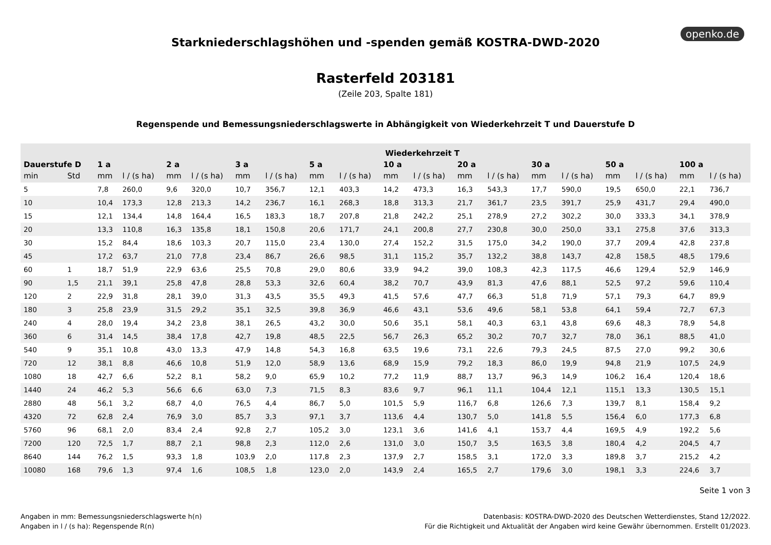openko.de
Starkniederschlagshöhen und -spenden gemäß KOSTRA-DWD-2020
Rasterfeld 203181
(Zeile 203, Spalte 181)
Regenspende und Bemessungsniederschlagswerte in Abhängigkeit von Wiederkehrzeit T und Dauerstufe D
| | | Wiederkehrzeit T | | | | | | | | | | | | | | | | | |
| --- | --- | --- | --- | --- | --- | --- | --- | --- | --- | --- | --- | --- | --- | --- | --- | --- | --- | --- | --- |
| Dauerstufe D | | 1 a | | 2 a | | 3 a | | 5 a | | 10 a | | 20 a | | 30 a | | 50 a | | 100 a | |
| min | Std | mm | l / (s ha) | mm | l / (s ha) | mm | l / (s ha) | mm | l / (s ha) | mm | l / (s ha) | mm | l / (s ha) | mm | l / (s ha) | mm | l / (s ha) | mm | l / (s ha) |
| 5 | | 7,8 | 260,0 | 9,6 | 320,0 | 10,7 | 356,7 | 12,1 | 403,3 | 14,2 | 473,3 | 16,3 | 543,3 | 17,7 | 590,0 | 19,5 | 650,0 | 22,1 | 736,7 |
| 10 | | 10,4 | 173,3 | 12,8 | 213,3 | 14,2 | 236,7 | 16,1 | 268,3 | 18,8 | 313,3 | 21,7 | 361,7 | 23,5 | 391,7 | 25,9 | 431,7 | 29,4 | 490,0 |
| 15 | | 12,1 | 134,4 | 14,8 | 164,4 | 16,5 | 183,3 | 18,7 | 207,8 | 21,8 | 242,2 | 25,1 | 278,9 | 27,2 | 302,2 | 30,0 | 333,3 | 34,1 | 378,9 |
| 20 | | 13,3 | 110,8 | 16,3 | 135,8 | 18,1 | 150,8 | 20,6 | 171,7 | 24,1 | 200,8 | 27,7 | 230,8 | 30,0 | 250,0 | 33,1 | 275,8 | 37,6 | 313,3 |
| 30 | | 15,2 | 84,4 | 18,6 | 103,3 | 20,7 | 115,0 | 23,4 | 130,0 | 27,4 | 152,2 | 31,5 | 175,0 | 34,2 | 190,0 | 37,7 | 209,4 | 42,8 | 237,8 |
| 45 | | 17,2 | 63,7 | 21,0 | 77,8 | 23,4 | 86,7 | 26,6 | 98,5 | 31,1 | 115,2 | 35,7 | 132,2 | 38,8 | 143,7 | 42,8 | 158,5 | 48,5 | 179,6 |
| 60 | 1 | 18,7 | 51,9 | 22,9 | 63,6 | 25,5 | 70,8 | 29,0 | 80,6 | 33,9 | 94,2 | 39,0 | 108,3 | 42,3 | 117,5 | 46,6 | 129,4 | 52,9 | 146,9 |
| 90 | 1,5 | 21,1 | 39,1 | 25,8 | 47,8 | 28,8 | 53,3 | 32,6 | 60,4 | 38,2 | 70,7 | 43,9 | 81,3 | 47,6 | 88,1 | 52,5 | 97,2 | 59,6 | 110,4 |
| 120 | 2 | 22,9 | 31,8 | 28,1 | 39,0 | 31,3 | 43,5 | 35,5 | 49,3 | 41,5 | 57,6 | 47,7 | 66,3 | 51,8 | 71,9 | 57,1 | 79,3 | 64,7 | 89,9 |
| 180 | 3 | 25,8 | 23,9 | 31,5 | 29,2 | 35,1 | 32,5 | 39,8 | 36,9 | 46,6 | 43,1 | 53,6 | 49,6 | 58,1 | 53,8 | 64,1 | 59,4 | 72,7 | 67,3 |
| 240 | 4 | 28,0 | 19,4 | 34,2 | 23,8 | 38,1 | 26,5 | 43,2 | 30,0 | 50,6 | 35,1 | 58,1 | 40,3 | 63,1 | 43,8 | 69,6 | 48,3 | 78,9 | 54,8 |
| 360 | 6 | 31,4 | 14,5 | 38,4 | 17,8 | 42,7 | 19,8 | 48,5 | 22,5 | 56,7 | 26,3 | 65,2 | 30,2 | 70,7 | 32,7 | 78,0 | 36,1 | 88,5 | 41,0 |
| 540 | 9 | 35,1 | 10,8 | 43,0 | 13,3 | 47,9 | 14,8 | 54,3 | 16,8 | 63,5 | 19,6 | 73,1 | 22,6 | 79,3 | 24,5 | 87,5 | 27,0 | 99,2 | 30,6 |
| 720 | 12 | 38,1 | 8,8 | 46,6 | 10,8 | 51,9 | 12,0 | 58,9 | 13,6 | 68,9 | 15,9 | 79,2 | 18,3 | 86,0 | 19,9 | 94,8 | 21,9 | 107,5 | 24,9 |
| 1080 | 18 | 42,7 | 6,6 | 52,2 | 8,1 | 58,2 | 9,0 | 65,9 | 10,2 | 77,2 | 11,9 | 88,7 | 13,7 | 96,3 | 14,9 | 106,2 | 16,4 | 120,4 | 18,6 |
| 1440 | 24 | 46,2 | 5,3 | 56,6 | 6,6 | 63,0 | 7,3 | 71,5 | 8,3 | 83,6 | 9,7 | 96,1 | 11,1 | 104,4 | 12,1 | 115,1 | 13,3 | 130,5 | 15,1 |
| 2880 | 48 | 56,1 | 3,2 | 68,7 | 4,0 | 76,5 | 4,4 | 86,7 | 5,0 | 101,5 | 5,9 | 116,7 | 6,8 | 126,6 | 7,3 | 139,7 | 8,1 | 158,4 | 9,2 |
| 4320 | 72 | 62,8 | 2,4 | 76,9 | 3,0 | 85,7 | 3,3 | 97,1 | 3,7 | 113,6 | 4,4 | 130,7 | 5,0 | 141,8 | 5,5 | 156,4 | 6,0 | 177,3 | 6,8 |
| 5760 | 96 | 68,1 | 2,0 | 83,4 | 2,4 | 92,8 | 2,7 | 105,2 | 3,0 | 123,1 | 3,6 | 141,6 | 4,1 | 153,7 | 4,4 | 169,5 | 4,9 | 192,2 | 5,6 |
| 7200 | 120 | 72,5 | 1,7 | 88,7 | 2,1 | 98,8 | 2,3 | 112,0 | 2,6 | 131,0 | 3,0 | 150,7 | 3,5 | 163,5 | 3,8 | 180,4 | 4,2 | 204,5 | 4,7 |
| 8640 | 144 | 76,2 | 1,5 | 93,3 | 1,8 | 103,9 | 2,0 | 117,8 | 2,3 | 137,9 | 2,7 | 158,5 | 3,1 | 172,0 | 3,3 | 189,8 | 3,7 | 215,2 | 4,2 |
| 10080 | 168 | 79,6 | 1,3 | 97,4 | 1,6 | 108,5 | 1,8 | 123,0 | 2,0 | 143,9 | 2,4 | 165,5 | 2,7 | 179,6 | 3,0 | 198,1 | 3,3 | 224,6 | 3,7 |
Seite 1 von 3
Angaben in mm: Bemessungsniederschlagswerte h(n)
Angaben in l / (s ha): Regenspende R(n)
Datenbasis: KOSTRA-DWD-2020 des Deutschen Wetterdienstes, Stand 12/2022.
Für die Richtigkeit und Aktualität der Angaben wird keine Gewähr übernommen. Erstellt 01/2023.